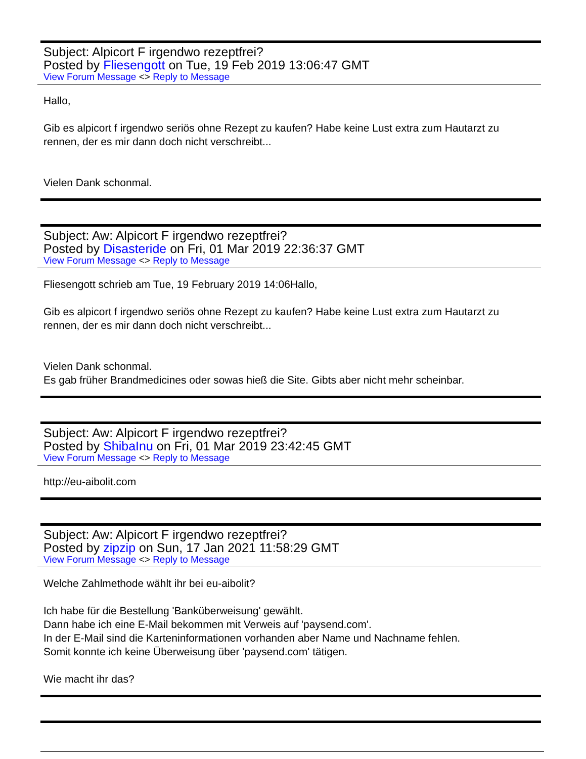Subject: Alpicort F irgendwo rezeptfrei?
Posted by Fliesengott on Tue, 19 Feb 2019 13:06:47 GMT
View Forum Message <> Reply to Message
Hallo,
Gib es alpicort f irgendwo seriös ohne Rezept zu kaufen? Habe keine Lust extra zum Hautarzt zu rennen, der es mir dann doch nicht verschreibt...
Vielen Dank schonmal.
Subject: Aw: Alpicort F irgendwo rezeptfrei?
Posted by Disasteride on Fri, 01 Mar 2019 22:36:37 GMT
View Forum Message <> Reply to Message
Fliesengott schrieb am Tue, 19 February 2019 14:06Hallo,
Gib es alpicort f irgendwo seriös ohne Rezept zu kaufen? Habe keine Lust extra zum Hautarzt zu rennen, der es mir dann doch nicht verschreibt...
Vielen Dank schonmal.
Es gab früher Brandmedicines oder sowas hieß die Site. Gibts aber nicht mehr scheinbar.
Subject: Aw: Alpicort F irgendwo rezeptfrei?
Posted by ShibaInu on Fri, 01 Mar 2019 23:42:45 GMT
View Forum Message <> Reply to Message
http://eu-aibolit.com
Subject: Aw: Alpicort F irgendwo rezeptfrei?
Posted by zipzip on Sun, 17 Jan 2021 11:58:29 GMT
View Forum Message <> Reply to Message
Welche Zahlmethode wählt ihr bei eu-aibolit?
Ich habe für die Bestellung 'Banküberweisung' gewählt.
Dann habe ich eine E-Mail bekommen mit Verweis auf 'paysend.com'.
In der E-Mail sind die Karteninformationen vorhanden aber Name und Nachname fehlen.
Somit konnte ich keine Überweisung über 'paysend.com' tätigen.
Wie macht ihr das?